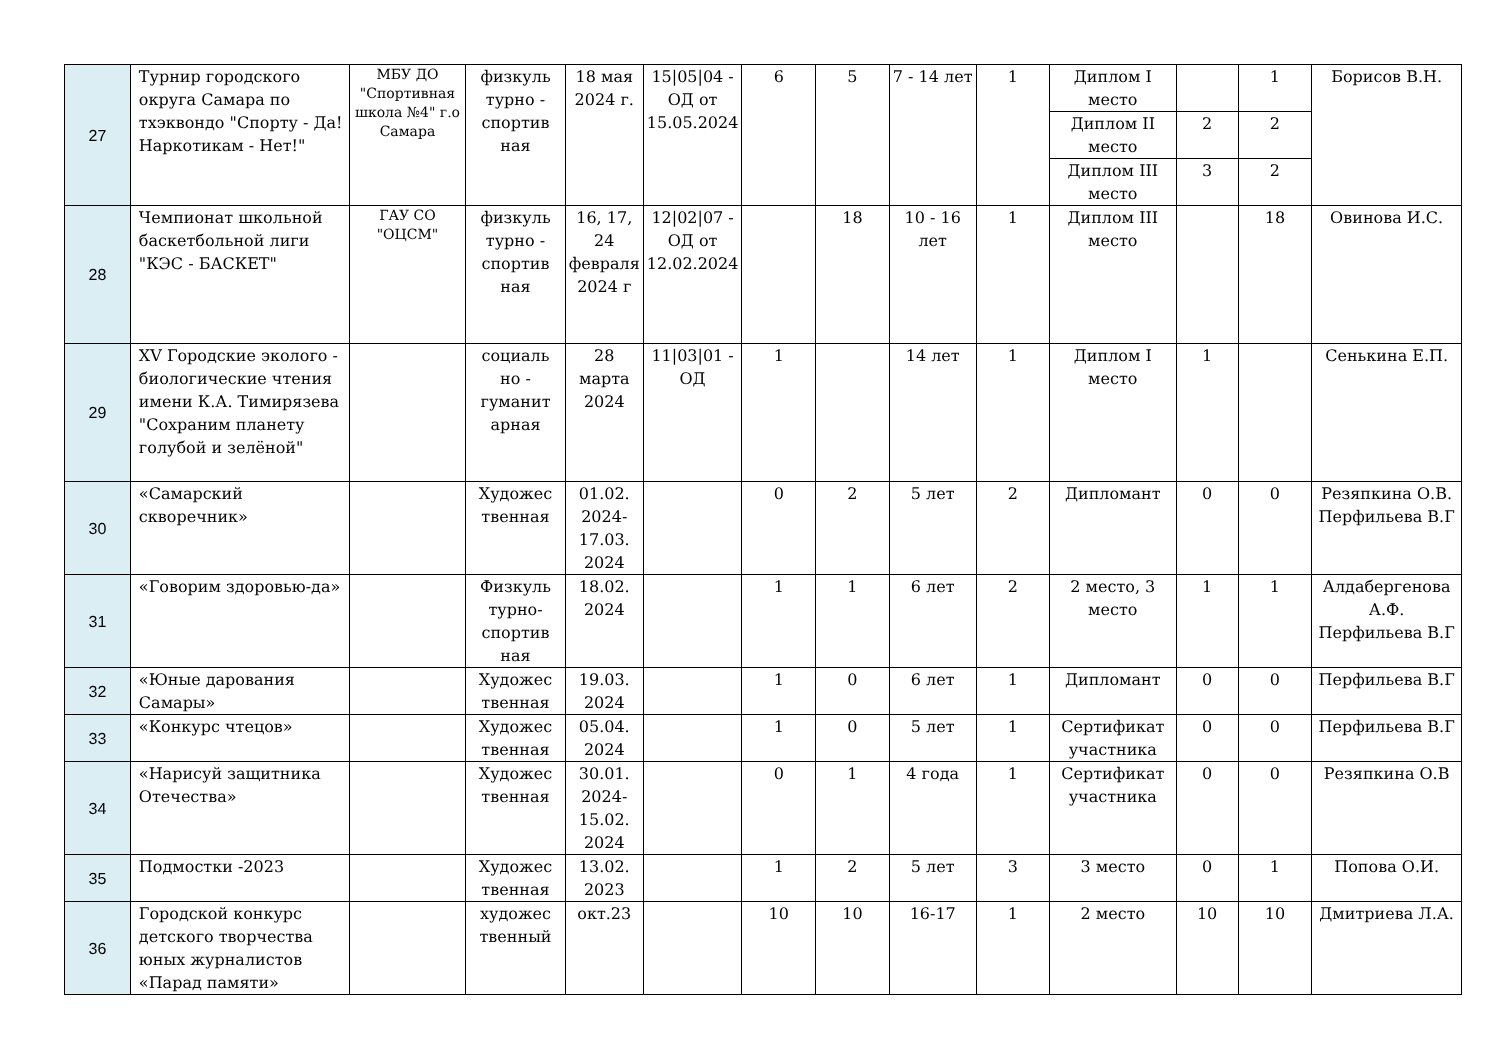| 27 | Турнир городского округа Самара по тхэквондо "Спорту - Да! Наркотикам - Нет!" | МБУ ДО "Спортивная школа №4" г.о Самара | физкуль турно - спортив ная | 18 мая 2024 г. | 15/05/04 - ОД от 15.05.2024 | 6 | 5 | 7 - 14 лет | 1 | Диплом I место | | 1 | Борисов В.Н. |
| | | | | | | | | | | Диплом II место | 2 | 2 | |
| | | | | | | | | | | Диплом III место | 3 | 2 | |
| 28 | Чемпионат школьной баскетбольной лиги "КЭС - БАСКЕТ" | ГАУ СО "ОЦСМ" | физкуль турно - спортив ная | 16, 17, 24 февраля 2024 г | 12/02/07 - ОД от 12.02.2024 | | 18 | 10 - 16 лет | 1 | Диплом III место | | 18 | Овинова И.С. |
| 29 | XV Городские эколого - биологические чтения имени К.А. Тимирязева "Сохраним планету голубой и зелёной" | | социаль но - гуманит арная | 28 марта 2024 | 11/03/01 - ОД | 1 | | 14 лет | 1 | Диплом I место | 1 | | Сенькина Е.П. |
| 30 | «Самарский скворечник» | | Художес твенная | 01.02. 2024- 17.03. 2024 | | 0 | 2 | 5 лет | 2 | Дипломант | 0 | 0 | Резяпкина О.В. Перфильева В.Г |
| 31 | «Говорим здоровью-да» | | Физкуль турно-спортив ная | 18.02. 2024 | | 1 | 1 | 6 лет | 2 | 2 место, 3 место | 1 | 1 | Алдабергенова А.Ф. Перфильева В.Г |
| 32 | «Юные дарования Самары» | | Художес твенная | 19.03. 2024 | | 1 | 0 | 6 лет | 1 | Дипломант | 0 | 0 | Перфильева В.Г |
| 33 | «Конкурс чтецов» | | Художес твенная | 05.04. 2024 | | 1 | 0 | 5 лет | 1 | Сертификат участника | 0 | 0 | Перфильева В.Г |
| 34 | «Нарисуй защитника Отечества» | | Художес твенная | 30.01. 2024- 15.02. 2024 | | 0 | 1 | 4 года | 1 | Сертификат участника | 0 | 0 | Резяпкина О.В |
| 35 | Подмостки -2023 | | Художес твенная | 13.02. 2023 | | 1 | 2 | 5 лет | 3 | 3 место | 0 | 1 | Попова О.И. |
| 36 | Городской конкурс детского творчества юных журналистов «Парад памяти» | | художес твенный | окт.23 | | 10 | 10 | 16-17 | 1 | 2 место | 10 | 10 | Дмитриева Л.А. |